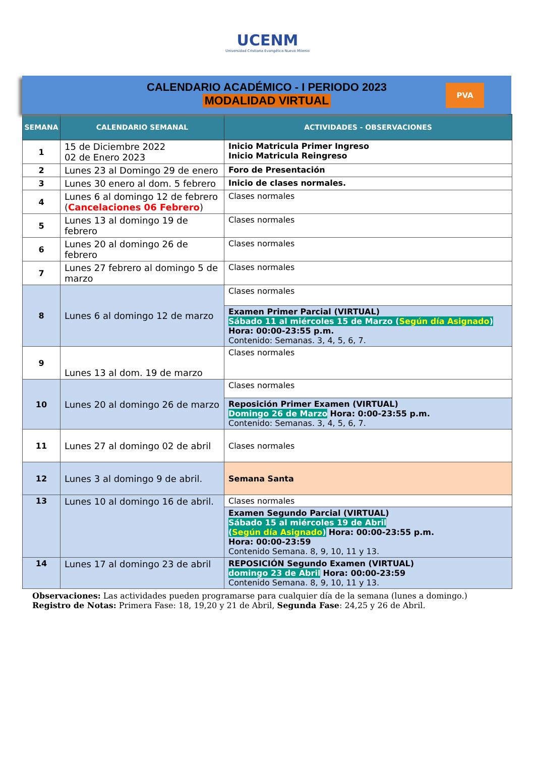UCENM
Universidad Cristiana Evangélica Nuevo Milenio
CALENDARIO ACADÉMICO - I PERIODO 2023
MODALIDAD VIRTUAL
PVA
| SEMANA | CALENDARIO SEMANAL | ACTIVIDADES - OBSERVACIONES |
| --- | --- | --- |
| 1 | 15 de Diciembre 2022 02 de Enero 2023 | Inicio Matricula Primer Ingreso Inicio Matricula Reingreso |
| 2 | Lunes 23 al Domingo 29 de enero | Foro de Presentación |
| 3 | Lunes 30 enero al dom. 5 febrero | Inicio de clases normales. |
| 4 | Lunes 6 al domingo 12 de febrero ( Cancelaciones 06 Febrero ) | Clases normales |
| 5 | Lunes 13 al domingo 19 de febrero | Clases normales |
| 6 | Lunes 20 al domingo 26 de febrero | Clases normales |
| 7 | Lunes 27 febrero al domingo 5 de marzo | Clases normales |
| 8 | Lunes 6 al domingo 12 de marzo | Clases normales |
| | | Examen Primer Parcial (VIRTUAL) Sábado 11 al miércoles 15 de Marzo ( Según día Asignado ) Hora: 00:00-23:55 p.m. Contenido: Semanas. 3, 4, 5, 6, 7. |
| 9 | Lunes 13 al dom. 19 de marzo | Clases normales |
| 10 | Lunes 20 al domingo 26 de marzo | Clases normales |
| | | Reposición Primer Examen (VIRTUAL) Domingo 26 de Marzo Hora: 0:00-23:55 p.m. Contenido: Semanas. 3, 4, 5, 6, 7. |
| 11 | Lunes 27 al domingo 02 de abril | Clases normales |
| 12 | Lunes 3 al domingo 9 de abril. | Semana Santa |
| 13 | Lunes 10 al domingo 16 de abril. | Clases normales |
| | | Examen Segundo Parcial (VIRTUAL) Sábado 15 al miércoles 19 de Abril ( Según día Asignado ) Hora: 00:00-23:55 p.m. Hora: 00:00-23:59 Contenido Semana. 8, 9, 10, 11 y 13. |
| 14 | Lunes 17 al domingo 23 de abril | REPOSICIÓN Segundo Examen (VIRTUAL) domingo 23 de Abril Hora: 00:00-23:59 Contenido Semana. 8, 9, 10, 11 y 13. |
Observaciones: Las actividades pueden programarse para cualquier día de la semana (lunes a domingo.)
Registro de Notas: Primera Fase: 18, 19,20 y 21 de Abril, Segunda Fase: 24,25 y 26 de Abril.